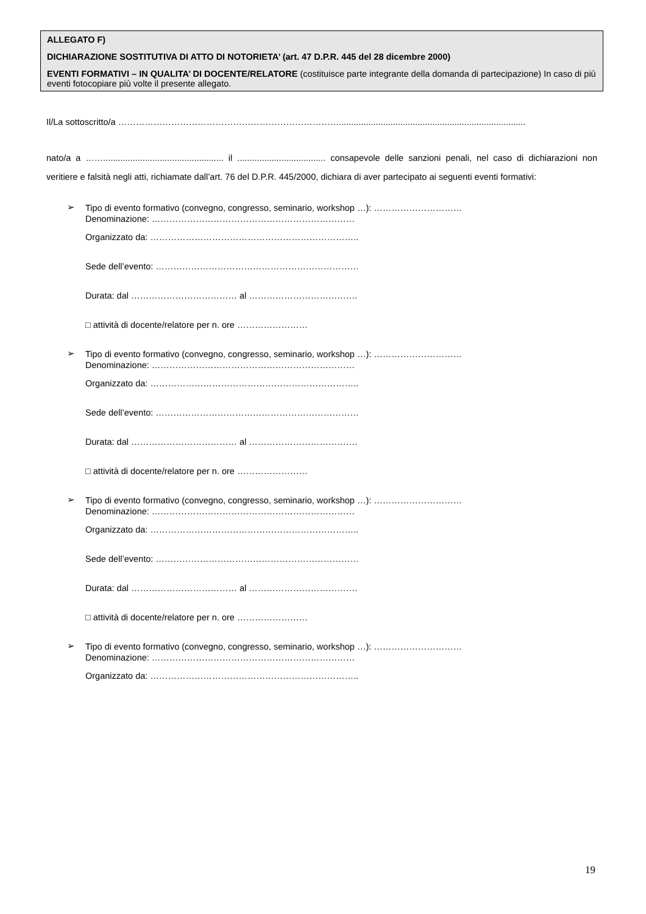ALLEGATO F)
DICHIARAZIONE SOSTITUTIVA DI ATTO DI NOTORIETA’ (art. 47 D.P.R. 445 del 28 dicembre 2000)
EVENTI FORMATIVI – IN QUALITA’ DI DOCENTE/RELATORE (costituisce parte integrante della domanda di partecipazione) In caso di più eventi fotocopiare più volte il presente allegato.
Il/La sottoscritto/a …………………………………………………………………............................................................................
nato/a a ……................................................. il .................................... consapevole delle sanzioni penali, nel caso di dichiarazioni non veritiere e falsità negli atti, richiamate dall’art. 76 del D.P.R. 445/2000, dichiara di aver partecipato ai seguenti eventi formativi:
➢
Tipo di evento formativo (convegno, congresso, seminario, workshop …): …………………………
Denominazione: ……………………………………………………………
Organizzato da: ……………………………………………………………..
Sede dell’evento: ……………………………………………………………
Durata: dal ……………………………… al ……………………………….
□ attività di docente/relatore per n. ore ……………………
➢
Tipo di evento formativo (convegno, congresso, seminario, workshop …): …………………………
Denominazione: ……………………………………………………………
Organizzato da: ……………………………………………………………..
Sede dell’evento: ……………………………………………………………
Durata: dal ……………………………… al ……………………………….
□ attività di docente/relatore per n. ore ……………………
➢
Tipo di evento formativo (convegno, congresso, seminario, workshop …): …………………………
Denominazione: ……………………………………………………………
Organizzato da: ……………………………………………………………..
Sede dell’evento: ……………………………………………………………
Durata: dal ……………………………… al ……………………………….
□ attività di docente/relatore per n. ore ……………………
➢
Tipo di evento formativo (convegno, congresso, seminario, workshop …): …………………………
Denominazione: ……………………………………………………………
Organizzato da: ……………………………………………………………..
19